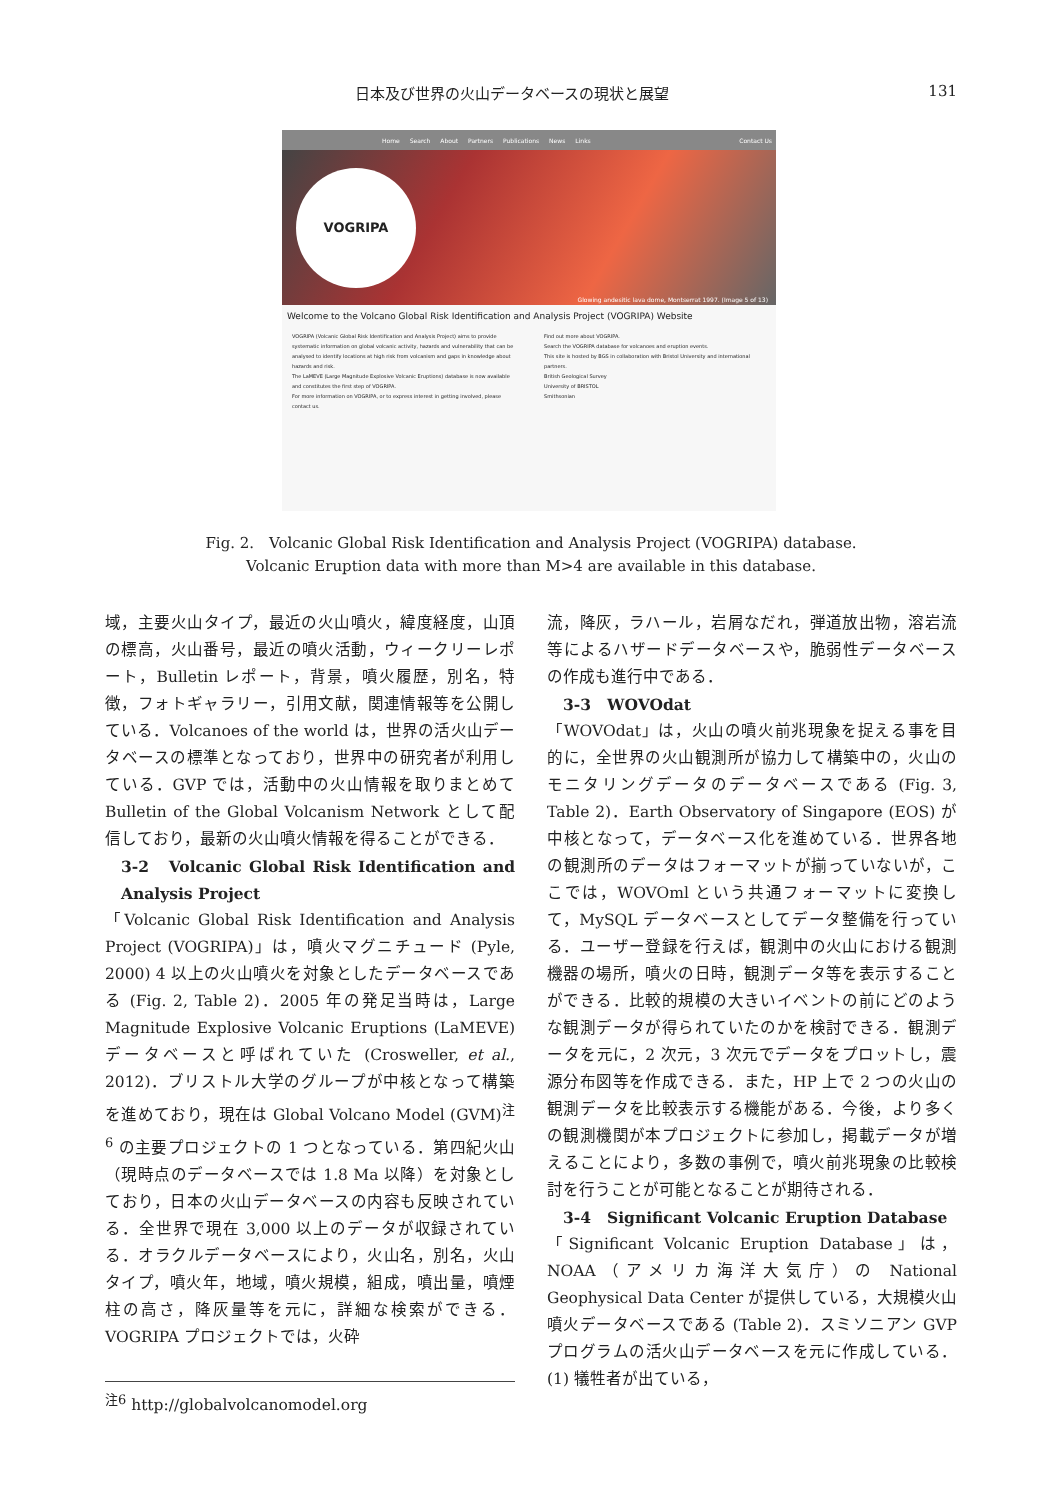日本及び世界の火山データベースの現状と展望 131
Home Search About Partners Publications News Links Contact Us
VOGRIPA
Glowing andesitic lava dome, Montserrat 1997. (Image 5 of 13)
Welcome to the Volcano Global Risk Identification and Analysis Project (VOGRIPA) Website
VOGRIPA (Volcanic Global Risk Identification and Analysis Project) aims to provide systematic information on global volcanic activity, hazards and vulnerability that can be analysed to identify locations at high risk from volcanism and gaps in knowledge about hazards and risk.
The LaMEVE (Large Magnitude Explosive Volcanic Eruptions) database is now available and constitutes the first step of VOGRIPA.
For more information on VOGRIPA, or to express interest in getting involved, please contact us.
Find out more about VOGRIPA.
Search the VOGRIPA database for volcanoes and eruption events.
This site is hosted by BGS in collaboration with Bristol University and international partners.
British Geological Survey
University of BRISTOL
Smithsonian
Fig. 2.　Volcanic Global Risk Identification and Analysis Project (VOGRIPA) database.
Volcanic Eruption data with more than M>4 are available in this database.
域，主要火山タイプ，最近の火山噴火，緯度経度，山頂の標高，火山番号，最近の噴火活動，ウィークリーレポート，Bulletin レポート，背景，噴火履歴，別名，特徴，フォトギャラリー，引用文献，関連情報等を公開している．Volcanoes of the world は，世界の活火山データベースの標準となっており，世界中の研究者が利用している．GVP では，活動中の火山情報を取りまとめて Bulletin of the Global Volcanism Network として配信しており，最新の火山噴火情報を得ることができる．
3-2　Volcanic Global Risk Identification and Analysis Project
「Volcanic Global Risk Identification and Analysis Project (VOGRIPA)」は，噴火マグニチュード (Pyle, 2000) 4 以上の火山噴火を対象としたデータベースである (Fig. 2, Table 2)．2005 年の発足当時は，Large Magnitude Explosive Volcanic Eruptions (LaMEVE) データベースと呼ばれていた (Crosweller, et al., 2012)．ブリストル大学のグループが中核となって構築を進めており，現在は Global Volcano Model (GVM)<sup>注6</sup> の主要プロジェクトの 1 つとなっている．第四紀火山（現時点のデータベースでは 1.8 Ma 以降）を対象としており，日本の火山データベースの内容も反映されている．全世界で現在 3,000 以上のデータが収録されている．オラクルデータベースにより，火山名，別名，火山タイプ，噴火年，地域，噴火規模，組成，噴出量，噴煙柱の高さ，降灰量等を元に，詳細な検索ができる．VOGRIPA プロジェクトでは，火砕
<sup>注6</sup> http://globalvolcanomodel.org
流，降灰，ラハール，岩屑なだれ，弾道放出物，溶岩流等によるハザードデータベースや，脆弱性データベースの作成も進行中である．
3-3　WOVOdat
「WOVOdat」は，火山の噴火前兆現象を捉える事を目的に，全世界の火山観測所が協力して構築中の，火山のモニタリングデータのデータベースである (Fig. 3, Table 2)．Earth Observatory of Singapore (EOS) が中核となって，データベース化を進めている．世界各地の観測所のデータはフォーマットが揃っていないが，ここでは，WOVOml という共通フォーマットに変換して，MySQL データベースとしてデータ整備を行っている．ユーザー登録を行えば，観測中の火山における観測機器の場所，噴火の日時，観測データ等を表示することができる．比較的規模の大きいイベントの前にどのような観測データが得られていたのかを検討できる．観測データを元に，2 次元，3 次元でデータをプロットし，震源分布図等を作成できる．また，HP 上で 2 つの火山の観測データを比較表示する機能がある．今後，より多くの観測機関が本プロジェクトに参加し，掲載データが増えることにより，多数の事例で，噴火前兆現象の比較検討を行うことが可能となることが期待される．
3-4　Significant Volcanic Eruption Database
「Significant Volcanic Eruption Database」は，NOAA（アメリカ海洋大気庁）の National Geophysical Data Center が提供している，大規模火山噴火データベースである (Table 2)．スミソニアン GVP プログラムの活火山データベースを元に作成している．(1) 犠牲者が出ている，